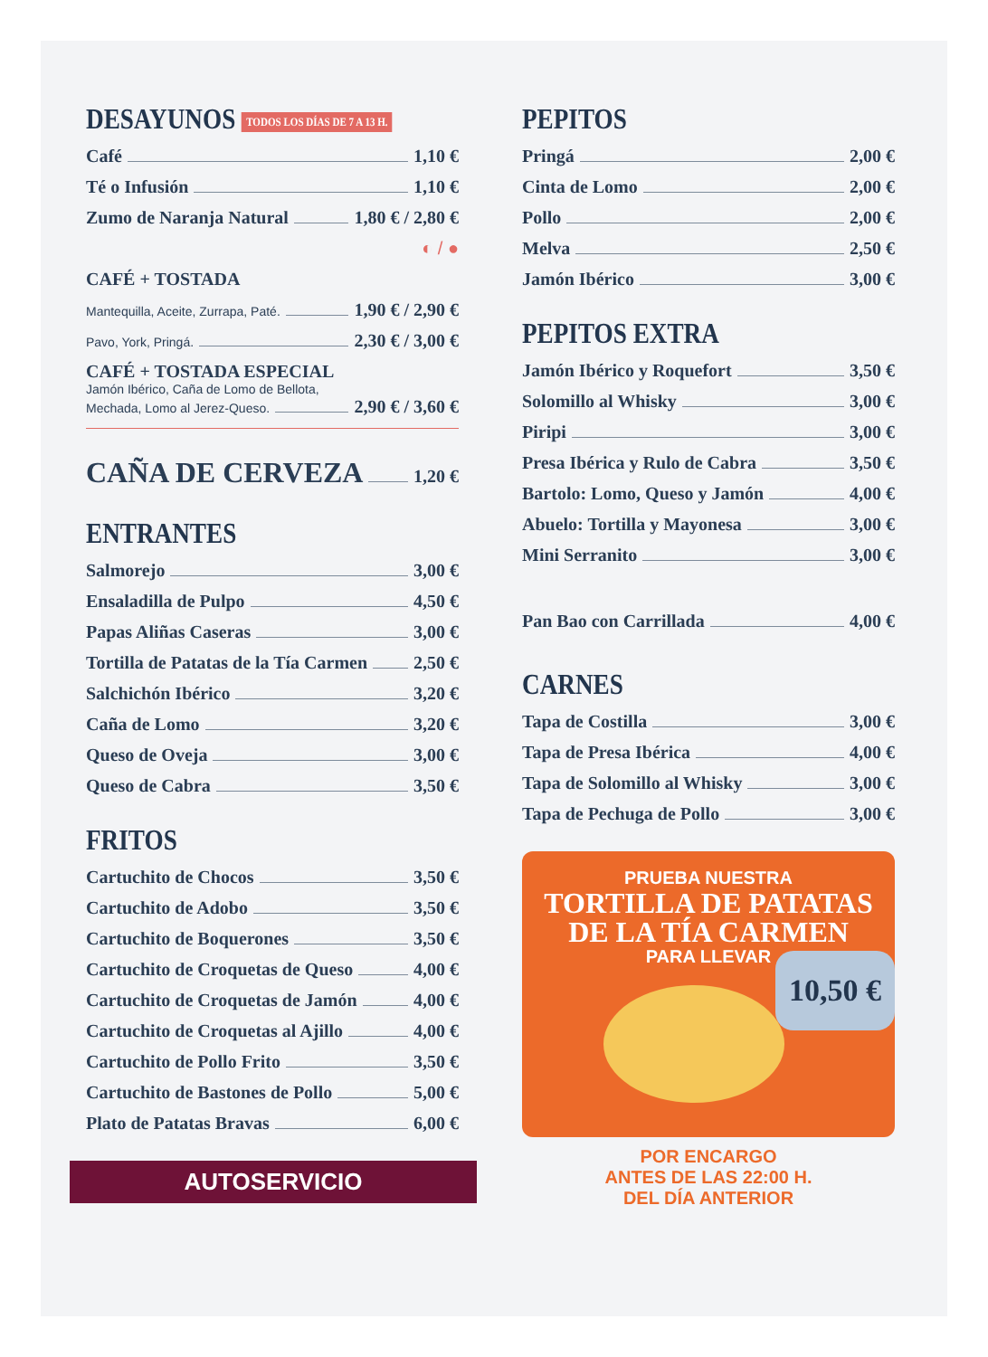DESAYUNOS TODOS LOS DÍAS DE 7 A 13 H.
Café 1,10 €
Té o Infusión 1,10 €
Zumo de Naranja Natural 1,80 € / 2,80 €
◐ / ●
CAFÉ + TOSTADA
Mantequilla, Aceite, Zurrapa, Paté. 1,90 € / 2,90 €
Pavo, York, Pringá. 2,30 € / 3,00 €
CAFÉ + TOSTADA ESPECIAL
Jamón Ibérico, Caña de Lomo de Bellota,
Mechada, Lomo al Jerez-Queso. 2,90 € / 3,60 €
CAÑA DE CERVEZA 1,20 €
ENTRANTES
Salmorejo 3,00 €
Ensaladilla de Pulpo 4,50 €
Papas Aliñas Caseras 3,00 €
Tortilla de Patatas de la Tía Carmen 2,50 €
Salchichón Ibérico 3,20 €
Caña de Lomo 3,20 €
Queso de Oveja 3,00 €
Queso de Cabra 3,50 €
FRITOS
Cartuchito de Chocos 3,50 €
Cartuchito de Adobo 3,50 €
Cartuchito de Boquerones 3,50 €
Cartuchito de Croquetas de Queso 4,00 €
Cartuchito de Croquetas de Jamón 4,00 €
Cartuchito de Croquetas al Ajillo 4,00 €
Cartuchito de Pollo Frito 3,50 €
Cartuchito de Bastones de Pollo 5,00 €
Plato de Patatas Bravas 6,00 €
AUTOSERVICIO
PEPITOS
Pringá 2,00 €
Cinta de Lomo 2,00 €
Pollo 2,00 €
Melva 2,50 €
Jamón Ibérico 3,00 €
PEPITOS EXTRA
Jamón Ibérico y Roquefort 3,50 €
Solomillo al Whisky 3,00 €
Piripi 3,00 €
Presa Ibérica y Rulo de Cabra 3,50 €
Bartolo: Lomo, Queso y Jamón 4,00 €
Abuelo: Tortilla y Mayonesa 3,00 €
Mini Serranito 3,00 €
Pan Bao con Carrillada 4,00 €
CARNES
Tapa de Costilla 3,00 €
Tapa de Presa Ibérica 4,00 €
Tapa de Solomillo al Whisky 3,00 €
Tapa de Pechuga de Pollo 3,00 €
PRUEBA NUESTRA
TORTILLA DE PATATAS
DE LA TÍA CARMEN
PARA LLEVAR
10,50 €
POR ENCARGO
ANTES DE LAS 22:00 H.
DEL DÍA ANTERIOR